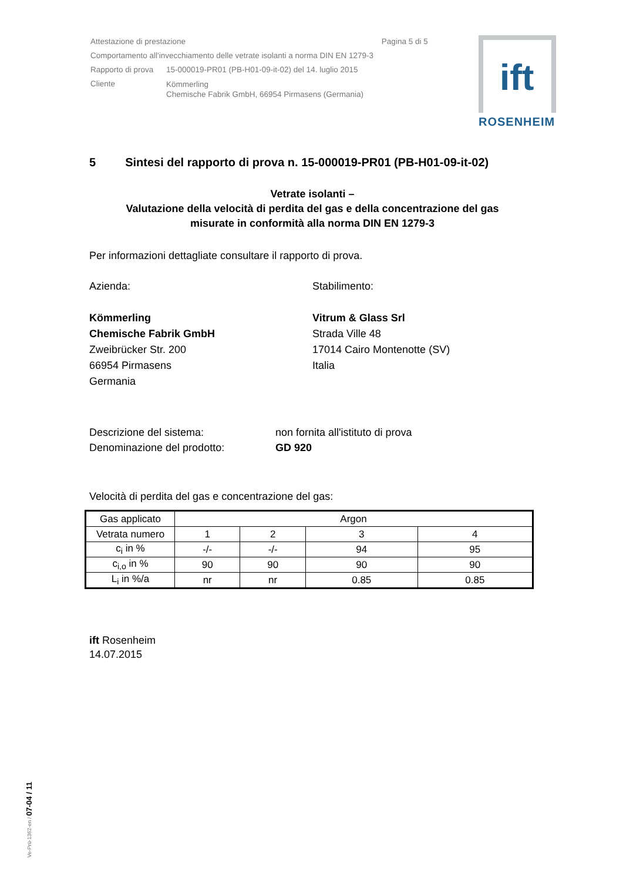| Attestazione di prestazione Pagina 5 di 5 | |
| Comportamento all'invecchiamento delle vetrate isolanti a norma DIN EN 1279-3 | |
| Rapporto di prova | 15-000019-PR01 (PB-H01-09-it-02) del 14. luglio 2015 |
| Cliente | Kömmerling Chemische Fabrik GmbH, 66954 Pirmasens (Germania) |
ift
ROSENHEIM
5 Sintesi del rapporto di prova n. 15-000019-PR01 (PB-H01-09-it-02)
Vetrate isolanti –
Valutazione della velocità di perdita del gas e della concentrazione del gas
misurate in conformità alla norma DIN EN 1279-3
Per informazioni dettagliate consultare il rapporto di prova.
Azienda:
Kömmerling
Chemische Fabrik GmbH
Zweibrücker Str. 200
66954 Pirmasens
Germania
Stabilimento:
Vitrum & Glass Srl
Strada Ville 48
17014 Cairo Montenotte (SV)
Italia
Descrizione del sistema:
Denominazione del prodotto:
non fornita all'istituto di prova
GD 920
Velocità di perdita del gas e concentrazione del gas:
| Gas applicato | Argon | | | |
| Vetrata numero | 1 | 2 | 3 | 4 |
| c<sub>i</sub> in % | -/- | -/- | 94 | 95 |
| c<sub>i,o</sub> in % | 90 | 90 | 90 | 90 |
| L<sub>i</sub> in %/a | nr | nr | 0.85 | 0.85 |
ift Rosenheim
14.07.2015
Ve-Prü-1362-en / 07-04 / 11